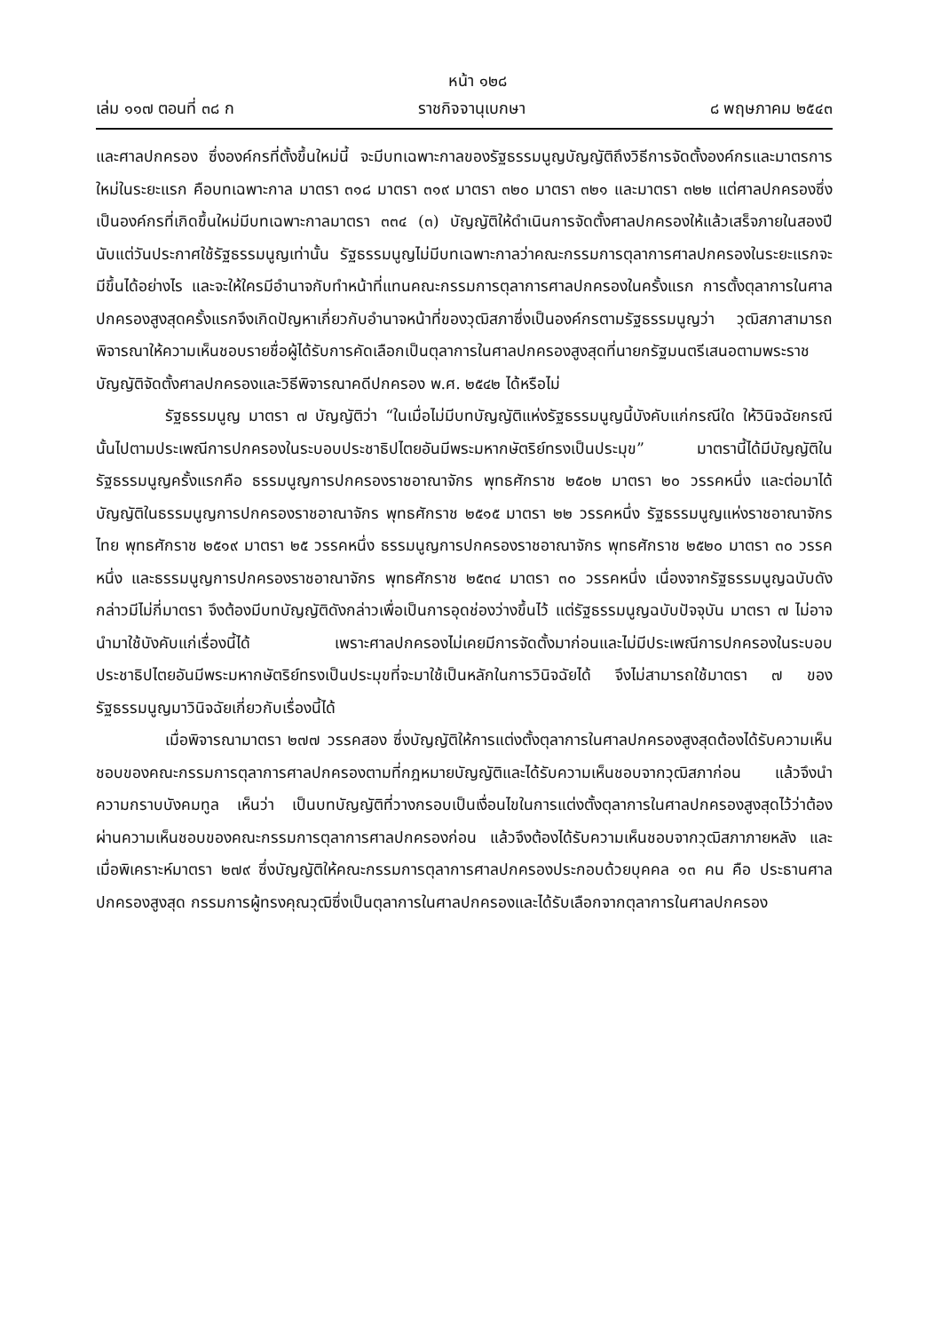หน้า ๑๒๘
เล่ม ๑๑๗ ตอนที่ ๓๘ ก ราชกิจจานุเบกษา ๘ พฤษภาคม ๒๕๔๓
และศาลปกครอง ซึ่งองค์กรที่ตั้งขึ้นใหม่นี้ จะมีบทเฉพาะกาลของรัฐธรรมนูญบัญญัติถึงวิธีการจัดตั้งองค์กรและมาตรการใหม่ในระยะแรก คือบทเฉพาะกาล มาตรา ๓๑๘ มาตรา ๓๑๙ มาตรา ๓๒๐ มาตรา ๓๒๑ และมาตรา ๓๒๒ แต่ศาลปกครองซึ่งเป็นองค์กรที่เกิดขึ้นใหม่มีบทเฉพาะกาลมาตรา ๓๓๔ (๓) บัญญัติให้ดำเนินการจัดตั้งศาลปกครองให้แล้วเสร็จภายในสองปีนับแต่วันประกาศใช้รัฐธรรมนูญเท่านั้น รัฐธรรมนูญไม่มีบทเฉพาะกาลว่าคณะกรรมการตุลาการศาลปกครองในระยะแรกจะมีขึ้นได้อย่างไร และจะให้ใครมีอำนาจกับทำหน้าที่แทนคณะกรรมการตุลาการศาลปกครองในครั้งแรก การตั้งตุลาการในศาลปกครองสูงสุดครั้งแรกจึงเกิดปัญหาเกี่ยวกับอำนาจหน้าที่ของวุฒิสภาซึ่งเป็นองค์กรตามรัฐธรรมนูญว่า วุฒิสภาสามารถพิจารณาให้ความเห็นชอบรายชื่อผู้ได้รับการคัดเลือกเป็นตุลาการในศาลปกครองสูงสุดที่นายกรัฐมนตรีเสนอตามพระราชบัญญัติจัดตั้งศาลปกครองและวิธีพิจารณาคดีปกครอง พ.ศ. ๒๕๔๒ ได้หรือไม่
รัฐธรรมนูญ มาตรา ๗ บัญญัติว่า “ในเมื่อไม่มีบทบัญญัติแห่งรัฐธรรมนูญนี้บังคับแก่กรณีใด ให้วินิจฉัยกรณีนั้นไปตามประเพณีการปกครองในระบอบประชาธิปไตยอันมีพระมหากษัตริย์ทรงเป็นประมุข” มาตรานี้ได้มีบัญญัติในรัฐธรรมนูญครั้งแรกคือ ธรรมนูญการปกครองราชอาณาจักร พุทธศักราช ๒๕๐๒ มาตรา ๒๐ วรรคหนึ่ง และต่อมาได้บัญญัติในธรรมนูญการปกครองราชอาณาจักร พุทธศักราช ๒๕๑๕ มาตรา ๒๒ วรรคหนึ่ง รัฐธรรมนูญแห่งราชอาณาจักรไทย พุทธศักราช ๒๕๑๙ มาตรา ๒๕ วรรคหนึ่ง ธรรมนูญการปกครองราชอาณาจักร พุทธศักราช ๒๕๒๐ มาตรา ๓๐ วรรคหนึ่ง และธรรมนูญการปกครองราชอาณาจักร พุทธศักราช ๒๕๓๔ มาตรา ๓๐ วรรคหนึ่ง เนื่องจากรัฐธรรมนูญฉบับดังกล่าวมีไม่กี่มาตรา จึงต้องมีบทบัญญัติดังกล่าวเพื่อเป็นการอุดช่องว่างขึ้นไว้ แต่รัฐธรรมนูญฉบับปัจจุบัน มาตรา ๗ ไม่อาจนำมาใช้บังคับแก่เรื่องนี้ได้ เพราะศาลปกครองไม่เคยมีการจัดตั้งมาก่อนและไม่มีประเพณีการปกครองในระบอบประชาธิปไตยอันมีพระมหากษัตริย์ทรงเป็นประมุขที่จะมาใช้เป็นหลักในการวินิจฉัยได้ จึงไม่สามารถใช้มาตรา ๗ ของรัฐธรรมนูญมาวินิจฉัยเกี่ยวกับเรื่องนี้ได้
เมื่อพิจารณามาตรา ๒๗๗ วรรคสอง ซึ่งบัญญัติให้การแต่งตั้งตุลาการในศาลปกครองสูงสุดต้องได้รับความเห็นชอบของคณะกรรมการตุลาการศาลปกครองตามที่กฎหมายบัญญัติและได้รับความเห็นชอบจากวุฒิสภาก่อน แล้วจึงนำความกราบบังคมทูล เห็นว่า เป็นบทบัญญัติที่วางกรอบเป็นเงื่อนไขในการแต่งตั้งตุลาการในศาลปกครองสูงสุดไว้ว่าต้องผ่านความเห็นชอบของคณะกรรมการตุลาการศาลปกครองก่อน แล้วจึงต้องได้รับความเห็นชอบจากวุฒิสภาภายหลัง และเมื่อพิเคราะห์มาตรา ๒๗๙ ซึ่งบัญญัติให้คณะกรรมการตุลาการศาลปกครองประกอบด้วยบุคคล ๑๓ คน คือ ประธานศาลปกครองสูงสุด กรรมการผู้ทรงคุณวุฒิซึ่งเป็นตุลาการในศาลปกครองและได้รับเลือกจากตุลาการในศาลปกครอง